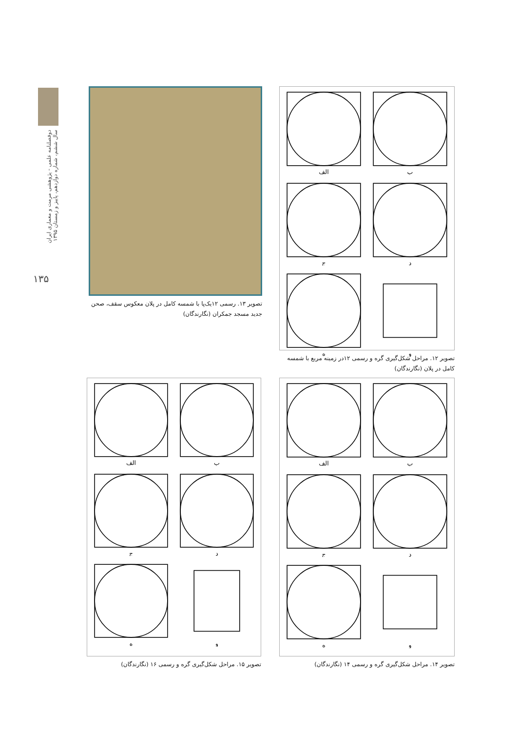دوفصلنامه علمی - پژوهشی مرمت و معماری ایران
سال ششم، شماره دوازدهم، پاییز و زمستان ۱۳۹۵
۱۳۵
ب
الف
د
ج
و
ه
تصویر ۱۲. مراحل شکل‌گیری گره و رسمی ۱۲در زمینه مربع با شمسه کامل در پلان (نگارندگان)
تصویر ۱۳. رسمی ۱۲یک‌پا با شمسه کامل در پلان معکوس سقف، صحن جدید مسجد جمکران (نگارندگان)
ب
الف
د
ج
و
ه
تصویر ۱۴. مراحل شکل‌گیری گره و رسمی ۱۴ (نگارندگان)
ب
الف
د
ج
و
ه
تصویر ۱۵. مراحل شکل‌گیری گره و رسمی ۱۶ (نگارندگان)